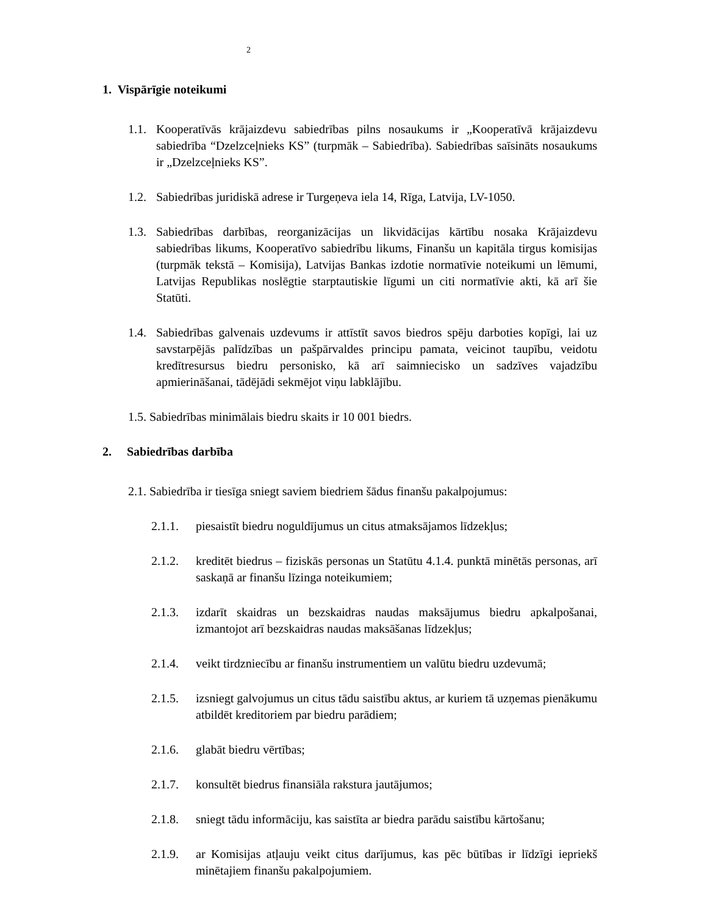2
1. Vispārīgie noteikumi
1.1. Kooperatīvās krājaizdevu sabiedrības pilns nosaukums ir „Kooperatīvā krājaizdevu sabiedrība “Dzelzceļnieks KS” (turpmāk – Sabiedrība). Sabiedrības saīsināts nosaukums ir „Dzelzceļnieks KS”.
1.2. Sabiedrības juridiskā adrese ir Turgeņeva iela 14, Rīga, Latvija, LV-1050.
1.3. Sabiedrības darbības, reorganizācijas un likvidācijas kārtību nosaka Krājaizdevu sabiedrības likums, Kooperatīvo sabiedrību likums, Finanšu un kapitāla tirgus komisijas (turpmāk tekstā – Komisija), Latvijas Bankas izdotie normatīvie noteikumi un lēmumi, Latvijas Republikas noslēgtie starptautiskie līgumi un citi normatīvie akti, kā arī šie Statūti.
1.4. Sabiedrības galvenais uzdevums ir attīstīt savos biedros spēju darboties kopīgi, lai uz savstarpējās palīdzības un pašpārvaldes principu pamata, veicinot taupību, veidotu kredītresursus biedru personisko, kā arī saimniecisko un sadzīves vajadzību apmierināšanai, tādējādi sekmējot viņu labklājību.
1.5. Sabiedrības minimālais biedru skaits ir 10 001 biedrs.
2. Sabiedrības darbība
2.1. Sabiedrība ir tiesīga sniegt saviem biedriem šādus finanšu pakalpojumus:
2.1.1. piesaistīt biedru noguldījumus un citus atmaksājamos līdzekļus;
2.1.2. kreditēt biedrus – fiziskās personas un Statūtu 4.1.4. punktā minētās personas, arī saskaņā ar finanšu līzinga noteikumiem;
2.1.3. izdarīt skaidras un bezskaidras naudas maksājumus biedru apkalpošanai, izmantojot arī bezskaidras naudas maksāšanas līdzekļus;
2.1.4. veikt tirdzniecību ar finanšu instrumentiem un valūtu biedru uzdevumā;
2.1.5. izsniegt galvojumus un citus tādu saistību aktus, ar kuriem tā uzņemas pienākumu atbildēt kreditoriem par biedru parādiem;
2.1.6. glabāt biedru vērtības;
2.1.7. konsultēt biedrus finansiāla rakstura jautājumos;
2.1.8. sniegt tādu informāciju, kas saistīta ar biedra parādu saistību kārtošanu;
2.1.9. ar Komisijas atļauju veikt citus darījumus, kas pēc būtības ir līdzīgi iepriekš minētajiem finanšu pakalpojumiem.